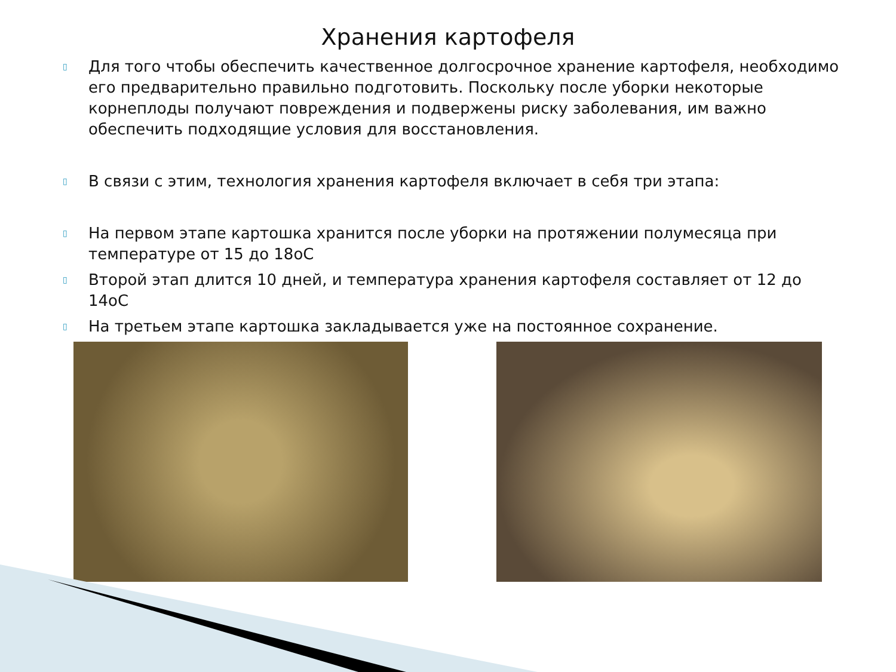Хранения картофеля
▯ Для того чтобы обеспечить качественное долгосрочное хранение картофеля, необходимо его предварительно правильно подготовить. Поскольку после уборки некоторые корнеплоды получают повреждения и подвержены риску заболевания, им важно обеспечить подходящие условия для восстановления.
▯ В связи с этим, технология хранения картофеля включает в себя три этапа:
▯ На первом этапе картошка хранится после уборки на протяжении полумесяца при температуре от 15 до 18оС
▯ Второй этап длится 10 дней, и температура хранения картофеля составляет от 12 до 14оС
▯ На третьем этапе картошка закладывается уже на постоянное сохранение.